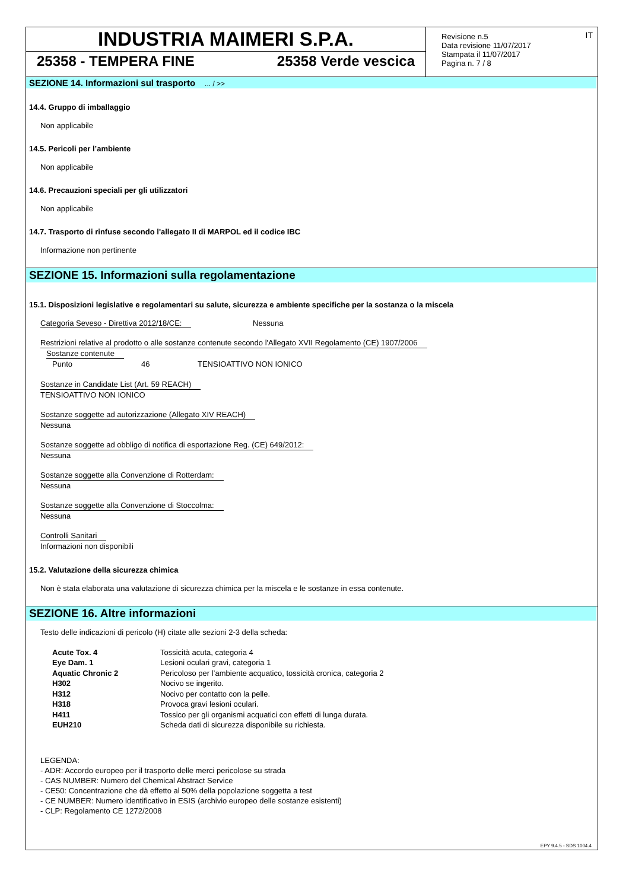INDUSTRIA MAIMERI S.P.A.
25358 - TEMPERA FINE 25358 Verde vescica
Revisione n.5
Data revisione 11/07/2017
Stampata il 11/07/2017
Pagina n. 7 / 8
IT
SEZIONE 14. Informazioni sul trasporto... / >>
14.4. Gruppo di imballaggio
Non applicabile
14.5. Pericoli per l’ambiente
Non applicabile
14.6. Precauzioni speciali per gli utilizzatori
Non applicabile
14.7. Trasporto di rinfuse secondo l'allegato II di MARPOL ed il codice IBC
Informazione non pertinente
SEZIONE 15. Informazioni sulla regolamentazione
15.1. Disposizioni legislative e regolamentari su salute, sicurezza e ambiente specifiche per la sostanza o la miscela
Categoria Seveso - Direttiva 2012/18/CE: Nessuna
Restrizioni relative al prodotto o alle sostanze contenute secondo l'Allegato XVII Regolamento (CE) 1907/2006
Sostanze contenute
| Punto | 46 | TENSIOATTIVO NON IONICO |
Sostanze in Candidate List (Art. 59 REACH)
TENSIOATTIVO NON IONICO
Sostanze soggette ad autorizzazione (Allegato XIV REACH)
Nessuna
Sostanze soggette ad obbligo di notifica di esportazione Reg. (CE) 649/2012:
Nessuna
Sostanze soggette alla Convenzione di Rotterdam:
Nessuna
Sostanze soggette alla Convenzione di Stoccolma:
Nessuna
Controlli Sanitari
Informazioni non disponibili
15.2. Valutazione della sicurezza chimica
Non è stata elaborata una valutazione di sicurezza chimica per la miscela e le sostanze in essa contenute.
SEZIONE 16. Altre informazioni
Testo delle indicazioni di pericolo (H) citate alle sezioni 2-3 della scheda:
| Acute Tox. 4 | Tossicità acuta, categoria 4 |
| Eye Dam. 1 | Lesioni oculari gravi, categoria 1 |
| Aquatic Chronic 2 | Pericoloso per l’ambiente acquatico, tossicità cronica, categoria 2 |
| H302 | Nocivo se ingerito. |
| H312 | Nocivo per contatto con la pelle. |
| H318 | Provoca gravi lesioni oculari. |
| H411 | Tossico per gli organismi acquatici con effetti di lunga durata. |
| EUH210 | Scheda dati di sicurezza disponibile su richiesta. |
LEGENDA:
- ADR: Accordo europeo per il trasporto delle merci pericolose su strada
- CAS NUMBER: Numero del Chemical Abstract Service
- CE50: Concentrazione che dà effetto al 50% della popolazione soggetta a test
- CE NUMBER: Numero identificativo in ESIS (archivio europeo delle sostanze esistenti)
- CLP: Regolamento CE 1272/2008
EPY 9.4.5 - SDS 1004.4